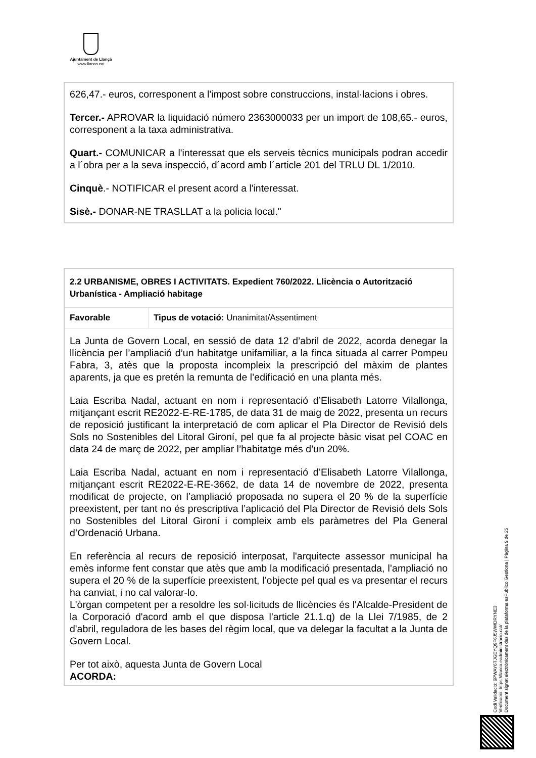Ajuntament de Llançà
www.llanca.cat
626,47.- euros, corresponent a l'impost sobre construccions, instal·lacions i obres.
Tercer.- APROVAR la liquidació número 2363000033 per un import de 108,65.- euros, corresponent a la taxa administrativa.
Quart.- COMUNICAR a l'interessat que els serveis tècnics municipals podran accedir a l´obra per a la seva inspecció, d´acord amb l´article 201 del TRLU DL 1/2010.
Cinquè.- NOTIFICAR el present acord a l'interessat.
Sisè.- DONAR-NE TRASLLAT a la policia local."
| 2.2 URBANISME, OBRES I ACTIVITATS. Expedient 760/2022. Llicència o Autorització Urbanística - Ampliació habitage | |
| Favorable | Tipus de votació: Unanimitat/Assentiment |
La Junta de Govern Local, en sessió de data 12 d’abril de 2022, acorda denegar la llicència per l’ampliació d’un habitatge unifamiliar, a la finca situada al carrer Pompeu Fabra, 3, atès que la proposta incompleix la prescripció del màxim de plantes aparents, ja que es pretén la remunta de l’edificació en una planta més.
Laia Escriba Nadal, actuant en nom i representació d’Elisabeth Latorre Vilallonga, mitjançant escrit RE2022-E-RE-1785, de data 31 de maig de 2022, presenta un recurs de reposició justificant la interpretació de com aplicar el Pla Director de Revisió dels Sols no Sostenibles del Litoral Gironí, pel que fa al projecte bàsic visat pel COAC en data 24 de març de 2022, per ampliar l’habitatge més d’un 20%.
Laia Escriba Nadal, actuant en nom i representació d’Elisabeth Latorre Vilallonga, mitjançant escrit RE2022-E-RE-3662, de data 14 de novembre de 2022, presenta modificat de projecte, on l’ampliació proposada no supera el 20 % de la superfície preexistent, per tant no és prescriptiva l’aplicació del Pla Director de Revisió dels Sols no Sostenibles del Litoral Gironí i compleix amb els paràmetres del Pla General d’Ordenació Urbana.
En referència al recurs de reposició interposat, l'arquitecte assessor municipal ha emès informe fent constar que atès que amb la modificació presentada, l’ampliació no supera el 20 % de la superfície preexistent, l’objecte pel qual es va presentar el recurs ha canviat, i no cal valorar-lo.
L'òrgan competent per a resoldre les sol·licituds de llicències és l'Alcalde-President de la Corporació d'acord amb el que disposa l'article 21.1.q) de la Llei 7/1985, de 2 d'abril, reguladora de les bases del règim local, que va delegar la facultat a la Junta de Govern Local.
Per tot això, aquesta Junta de Govern Local
ACORDA:
Codi Validació: 6PWAY6TJGEYQ9F6J5WWDRYNE3
Verificació: https://llanca.eadministracio.cat/
Document signat electrònicament des de la plataforma esPublico Gestiona | Pàgina 9 de 25